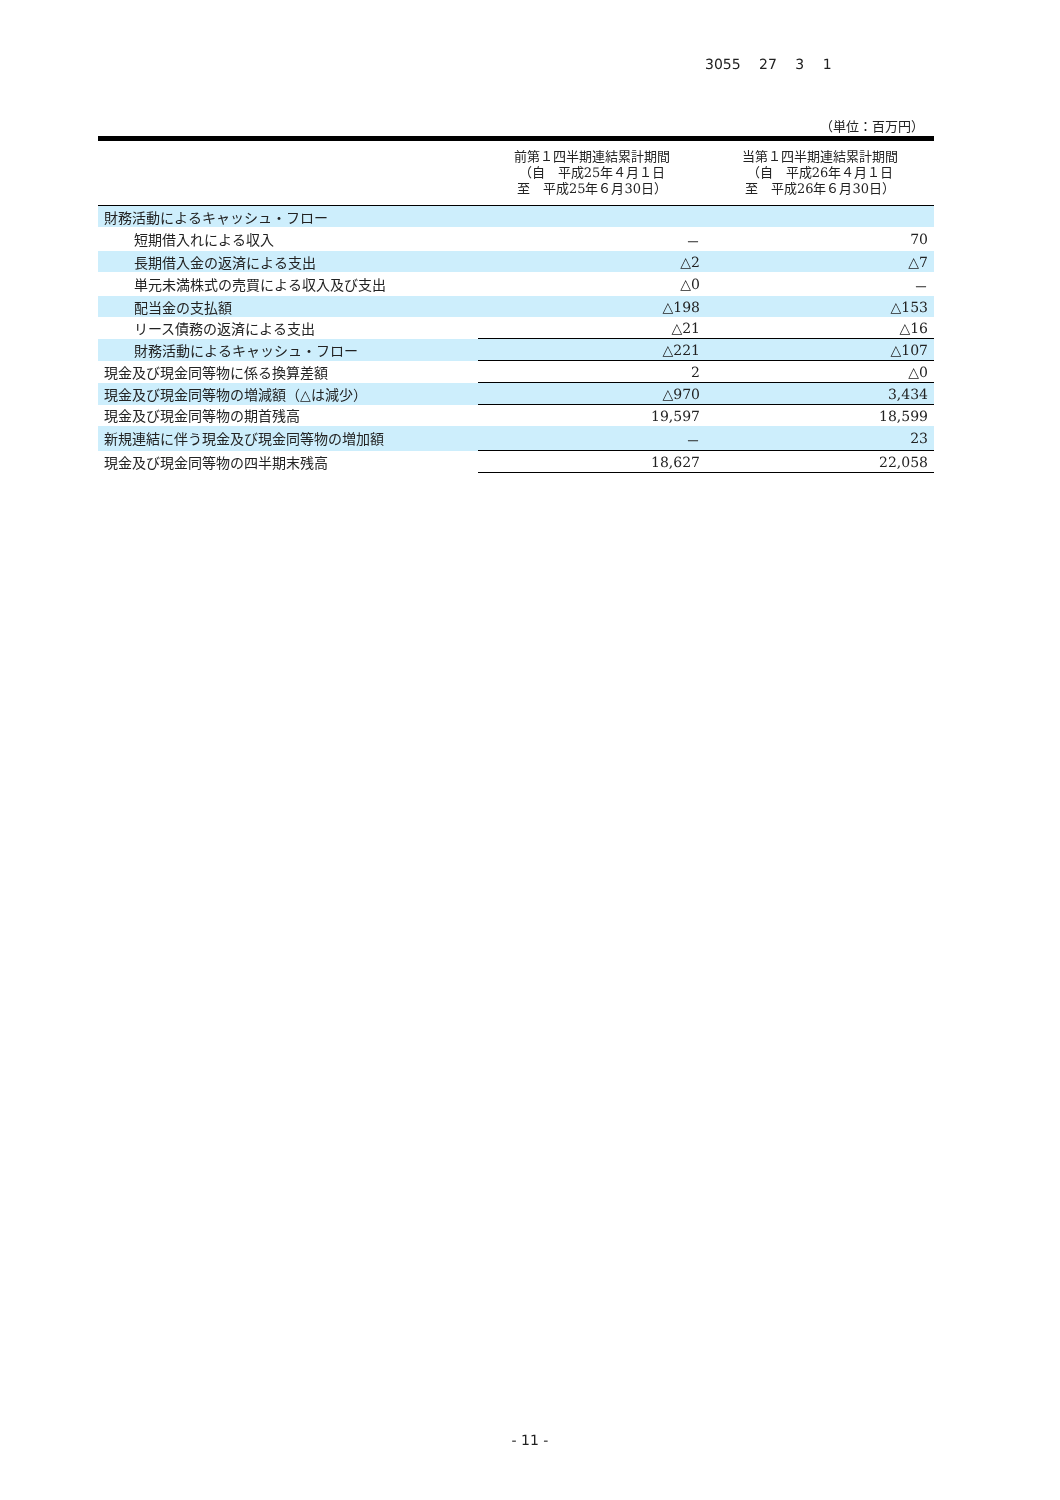3055 27 3 1
（単位：百万円）
| | 前第１四半期連結累計期間 （自 平成25年４月１日 至 平成25年６月30日） | 当第１四半期連結累計期間 （自 平成26年４月１日 至 平成26年６月30日） |
| --- | --- | --- |
| 財務活動によるキャッシュ・フロー | | |
| 短期借入れによる収入 | － | 70 |
| 長期借入金の返済による支出 | △2 | △7 |
| 単元未満株式の売買による収入及び支出 | △0 | － |
| 配当金の支払額 | △198 | △153 |
| リース債務の返済による支出 | △21 | △16 |
| 財務活動によるキャッシュ・フロー | △221 | △107 |
| 現金及び現金同等物に係る換算差額 | 2 | △0 |
| 現金及び現金同等物の増減額（△は減少） | △970 | 3,434 |
| 現金及び現金同等物の期首残高 | 19,597 | 18,599 |
| 新規連結に伴う現金及び現金同等物の増加額 | － | 23 |
| 現金及び現金同等物の四半期末残高 | 18,627 | 22,058 |
- 11 -